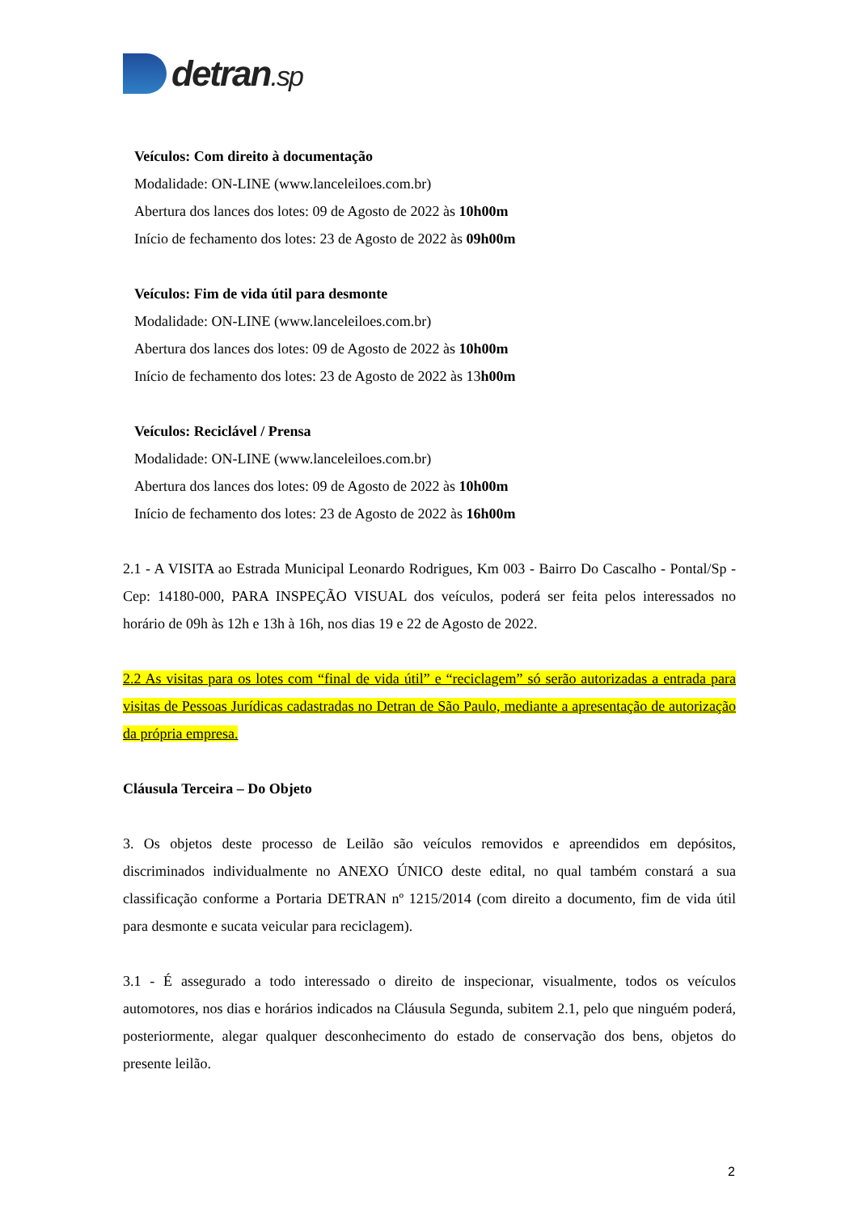detran.sp
Veículos: Com direito à documentação
Modalidade: ON-LINE (www.lanceleiloes.com.br)
Abertura dos lances dos lotes: 09 de Agosto de 2022 às 10h00m
Início de fechamento dos lotes: 23 de Agosto de 2022 às 09h00m
Veículos: Fim de vida útil para desmonte
Modalidade: ON-LINE (www.lanceleiloes.com.br)
Abertura dos lances dos lotes: 09 de Agosto de 2022 às 10h00m
Início de fechamento dos lotes: 23 de Agosto de 2022 às 13h00m
Veículos: Reciclável / Prensa
Modalidade: ON-LINE (www.lanceleiloes.com.br)
Abertura dos lances dos lotes: 09 de Agosto de 2022 às 10h00m
Início de fechamento dos lotes: 23 de Agosto de 2022 às 16h00m
2.1 - A VISITA ao Estrada Municipal Leonardo Rodrigues, Km 003 - Bairro Do Cascalho - Pontal/Sp - Cep: 14180-000, PARA INSPEÇÃO VISUAL dos veículos, poderá ser feita pelos interessados no horário de 09h às 12h e 13h à 16h, nos dias 19 e 22 de Agosto de 2022.
2.2 As visitas para os lotes com “final de vida útil” e “reciclagem” só serão autorizadas a entrada para visitas de Pessoas Jurídicas cadastradas no Detran de São Paulo, mediante a apresentação de autorização da própria empresa.
Cláusula Terceira – Do Objeto
3. Os objetos deste processo de Leilão são veículos removidos e apreendidos em depósitos, discriminados individualmente no ANEXO ÚNICO deste edital, no qual também constará a sua classificação conforme a Portaria DETRAN nº 1215/2014 (com direito a documento, fim de vida útil para desmonte e sucata veicular para reciclagem).
3.1 - É assegurado a todo interessado o direito de inspecionar, visualmente, todos os veículos automotores, nos dias e horários indicados na Cláusula Segunda, subitem 2.1, pelo que ninguém poderá, posteriormente, alegar qualquer desconhecimento do estado de conservação dos bens, objetos do presente leilão.
2